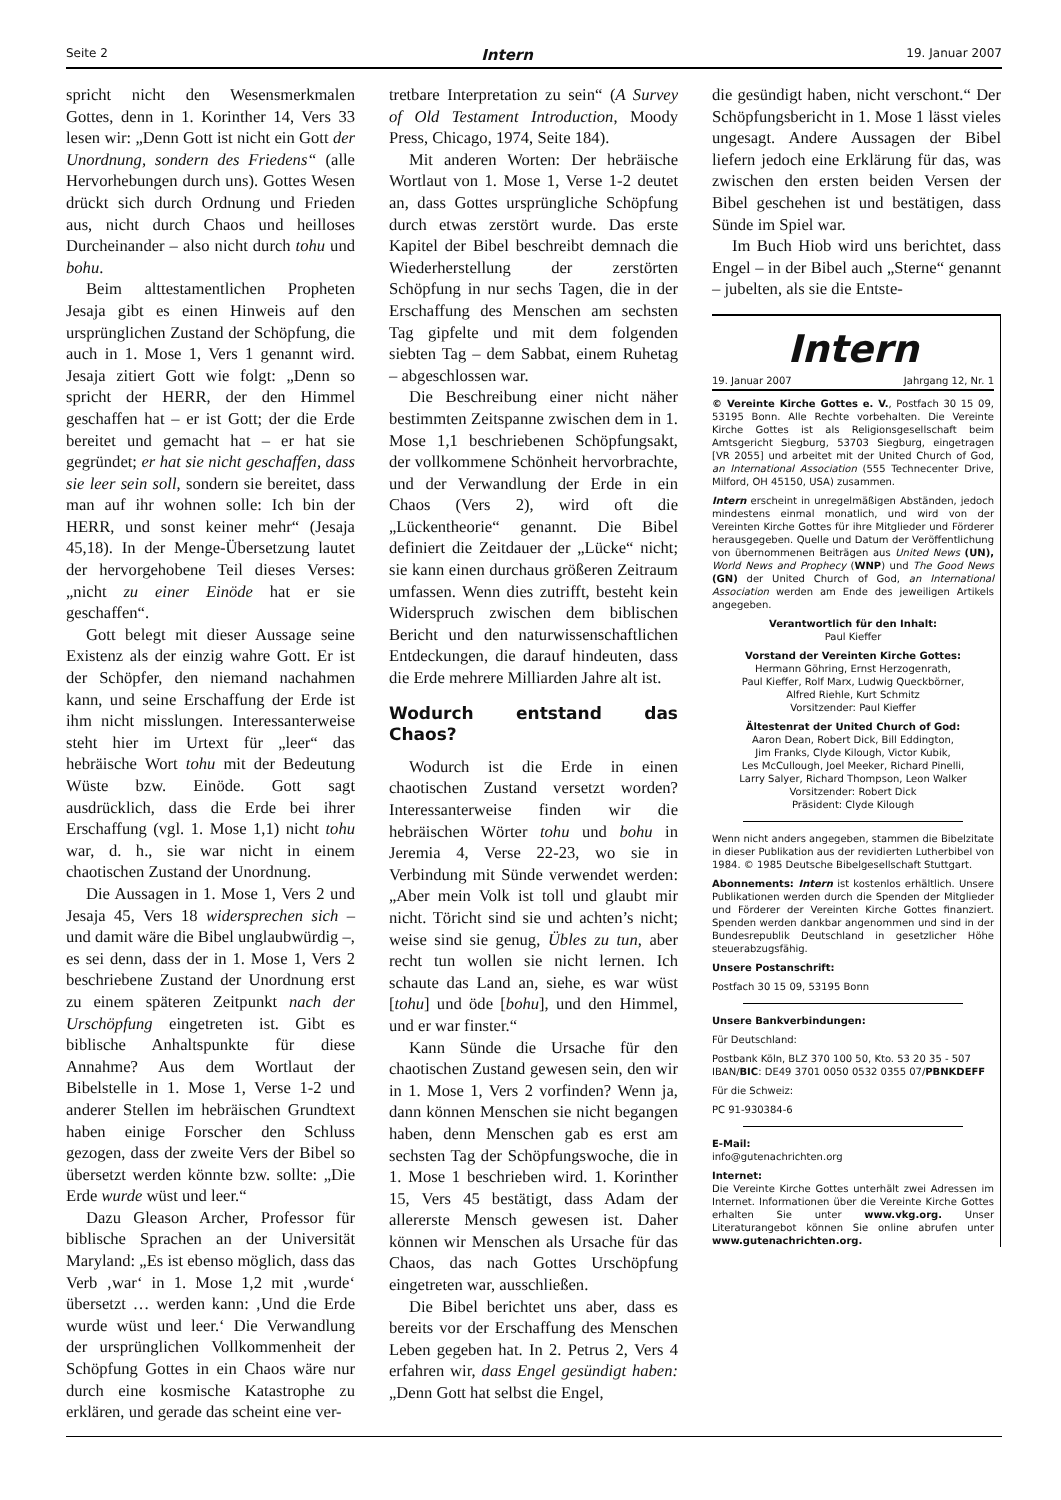Seite 2 Intern 19. Januar 2007
spricht nicht den Wesensmerkmalen Gottes, denn in 1. Korinther 14, Vers 33 lesen wir: „Denn Gott ist nicht ein Gott der Unordnung, sondern des Friedens“ (alle Hervorhebungen durch uns). Gottes Wesen drückt sich durch Ordnung und Frieden aus, nicht durch Chaos und heilloses Durcheinander – also nicht durch tohu und bohu.
Beim alttestamentlichen Propheten Jesaja gibt es einen Hinweis auf den ursprünglichen Zustand der Schöpfung, die auch in 1. Mose 1, Vers 1 genannt wird. Jesaja zitiert Gott wie folgt: „Denn so spricht der HERR, der den Himmel geschaffen hat – er ist Gott; der die Erde bereitet und gemacht hat – er hat sie gegründet; er hat sie nicht geschaffen, dass sie leer sein soll, sondern sie bereitet, dass man auf ihr wohnen solle: Ich bin der HERR, und sonst keiner mehr“ (Jesaja 45,18). In der Menge-Übersetzung lautet der hervorgehobene Teil dieses Verses: „nicht zu einer Einöde hat er sie geschaffen“.
Gott belegt mit dieser Aussage seine Existenz als der einzig wahre Gott. Er ist der Schöpfer, den niemand nachahmen kann, und seine Erschaffung der Erde ist ihm nicht misslungen. Interessanterweise steht hier im Urtext für „leer“ das hebräische Wort tohu mit der Bedeutung Wüste bzw. Einöde. Gott sagt ausdrücklich, dass die Erde bei ihrer Erschaffung (vgl. 1. Mose 1,1) nicht tohu war, d. h., sie war nicht in einem chaotischen Zustand der Unordnung.
Die Aussagen in 1. Mose 1, Vers 2 und Jesaja 45, Vers 18 widersprechen sich – und damit wäre die Bibel unglaubwürdig –, es sei denn, dass der in 1. Mose 1, Vers 2 beschriebene Zustand der Unordnung erst zu einem späteren Zeitpunkt nach der Urschöpfung eingetreten ist. Gibt es biblische Anhaltspunkte für diese Annahme? Aus dem Wortlaut der Bibelstelle in 1. Mose 1, Verse 1-2 und anderer Stellen im hebräischen Grundtext haben einige Forscher den Schluss gezogen, dass der zweite Vers der Bibel so übersetzt werden könnte bzw. sollte: „Die Erde wurde wüst und leer.“
Dazu Gleason Archer, Professor für biblische Sprachen an der Universität Maryland: „Es ist ebenso möglich, dass das Verb ‚war‘ in 1. Mose 1,2 mit ‚wurde‘ übersetzt … werden kann: ‚Und die Erde wurde wüst und leer.‘ Die Verwandlung der ursprünglichen Vollkommenheit der Schöpfung Gottes in ein Chaos wäre nur durch eine kosmische Katastrophe zu erklären, und gerade das scheint eine ver-
tretbare Interpretation zu sein“ (A Survey of Old Testament Introduction, Moody Press, Chicago, 1974, Seite 184).
Mit anderen Worten: Der hebräische Wortlaut von 1. Mose 1, Verse 1-2 deutet an, dass Gottes ursprüngliche Schöpfung durch etwas zerstört wurde. Das erste Kapitel der Bibel beschreibt demnach die Wiederherstellung der zerstörten Schöpfung in nur sechs Tagen, die in der Erschaffung des Menschen am sechsten Tag gipfelte und mit dem folgenden siebten Tag – dem Sabbat, einem Ruhetag – abgeschlossen war.
Die Beschreibung einer nicht näher bestimmten Zeitspanne zwischen dem in 1. Mose 1,1 beschriebenen Schöpfungsakt, der vollkommene Schönheit hervorbrachte, und der Verwandlung der Erde in ein Chaos (Vers 2), wird oft die „Lückentheorie“ genannt. Die Bibel definiert die Zeitdauer der „Lücke“ nicht; sie kann einen durchaus größeren Zeitraum umfassen. Wenn dies zutrifft, besteht kein Widerspruch zwischen dem biblischen Bericht und den naturwissenschaftlichen Entdeckungen, die darauf hindeuten, dass die Erde mehrere Milliarden Jahre alt ist.
Wodurch entstand das Chaos?
Wodurch ist die Erde in einen chaotischen Zustand versetzt worden? Interessanterweise finden wir die hebräischen Wörter tohu und bohu in Jeremia 4, Verse 22-23, wo sie in Verbindung mit Sünde verwendet werden: „Aber mein Volk ist toll und glaubt mir nicht. Töricht sind sie und achten’s nicht; weise sind sie genug, Übles zu tun, aber recht tun wollen sie nicht lernen. Ich schaute das Land an, siehe, es war wüst [tohu] und öde [bohu], und den Himmel, und er war finster.“
Kann Sünde die Ursache für den chaotischen Zustand gewesen sein, den wir in 1. Mose 1, Vers 2 vorfinden? Wenn ja, dann können Menschen sie nicht begangen haben, denn Menschen gab es erst am sechsten Tag der Schöpfungswoche, die in 1. Mose 1 beschrieben wird. 1. Korinther 15, Vers 45 bestätigt, dass Adam der allererste Mensch gewesen ist. Daher können wir Menschen als Ursache für das Chaos, das nach Gottes Urschöpfung eingetreten war, ausschließen.
Die Bibel berichtet uns aber, dass es bereits vor der Erschaffung des Menschen Leben gegeben hat. In 2. Petrus 2, Vers 4 erfahren wir, dass Engel gesündigt haben: „Denn Gott hat selbst die Engel,
die gesündigt haben, nicht verschont.“ Der Schöpfungsbericht in 1. Mose 1 lässt vieles ungesagt. Andere Aussagen der Bibel liefern jedoch eine Erklärung für das, was zwischen den ersten beiden Versen der Bibel geschehen ist und bestätigen, dass Sünde im Spiel war.
Im Buch Hiob wird uns berichtet, dass Engel – in der Bibel auch „Sterne“ genannt – jubelten, als sie die Entste-
Intern
19. Januar 2007 Jahrgang 12, Nr. 1
© Vereinte Kirche Gottes e. V., Postfach 30 15 09, 53195 Bonn. Alle Rechte vorbehalten. Die Vereinte Kirche Gottes ist als Religionsgesellschaft beim Amtsgericht Siegburg, 53703 Siegburg, eingetragen [VR 2055] und arbeitet mit der United Church of God, an International Association (555 Technecenter Drive, Milford, OH 45150, USA) zusammen.
Intern erscheint in unregelmäßigen Abständen, jedoch mindestens einmal monatlich, und wird von der Vereinten Kirche Gottes für ihre Mitglieder und Förderer herausgegeben. Quelle und Datum der Veröffentlichung von übernommenen Beiträgen aus United News (UN), World News and Prophecy (WNP) und The Good News (GN) der United Church of God, an International Association werden am Ende des jeweiligen Artikels angegeben.
Verantwortlich für den Inhalt:
Paul Kieffer
Vorstand der Vereinten Kirche Gottes:
Hermann Göhring, Ernst Herzogenrath,
Paul Kieffer, Rolf Marx, Ludwig Queckbörner,
Alfred Riehle, Kurt Schmitz
Vorsitzender: Paul Kieffer
Ältestenrat der United Church of God:
Aaron Dean, Robert Dick, Bill Eddington,
Jim Franks, Clyde Kilough, Victor Kubik,
Les McCullough, Joel Meeker, Richard Pinelli,
Larry Salyer, Richard Thompson, Leon Walker
Vorsitzender: Robert Dick
Präsident: Clyde Kilough
Wenn nicht anders angegeben, stammen die Bibelzitate in dieser Publikation aus der revidierten Lutherbibel von 1984. © 1985 Deutsche Bibelgesellschaft Stuttgart.
Abonnements: Intern ist kostenlos erhältlich. Unsere Publikationen werden durch die Spenden der Mitglieder und Förderer der Vereinten Kirche Gottes finanziert. Spenden werden dankbar angenommen und sind in der Bundesrepublik Deutschland in gesetzlicher Höhe steuerabzugsfähig.
Unsere Postanschrift:
Postfach 30 15 09, 53195 Bonn
Unsere Bankverbindungen:
Für Deutschland:
Postbank Köln, BLZ 370 100 50, Kto. 53 20 35 - 507
IBAN/BIC: DE49 3701 0050 0532 0355 07/PBNKDEFF
Für die Schweiz:
PC 91-930384-6
E-Mail:
info@gutenachrichten.org
Internet:
Die Vereinte Kirche Gottes unterhält zwei Adressen im Internet. Informationen über die Vereinte Kirche Gottes erhalten Sie unter www.vkg.org. Unser Literaturangebot können Sie online abrufen unter www.gutenachrichten.org.